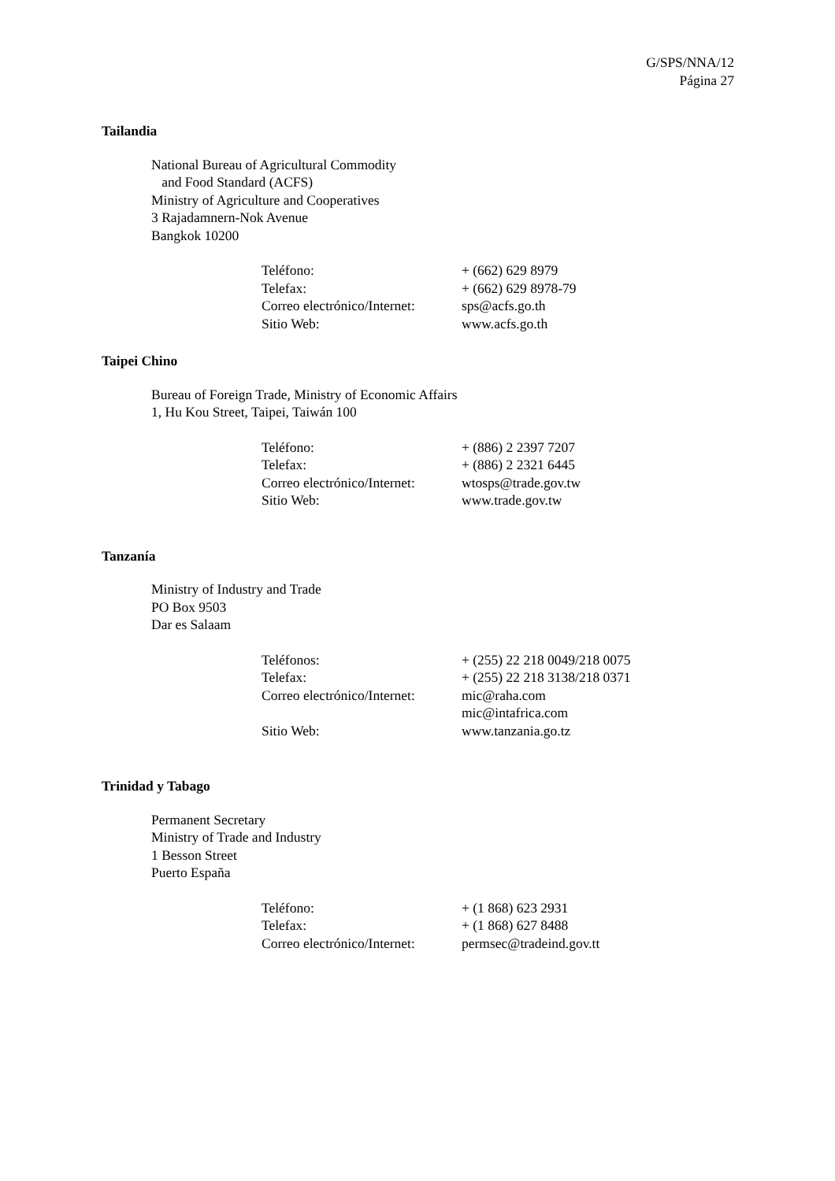G/SPS/NNA/12
Página 27
Tailandia
National Bureau of Agricultural Commodity
and Food Standard (ACFS)
Ministry of Agriculture and Cooperatives
3 Rajadamnern-Nok Avenue
Bangkok 10200
| Teléfono: | + (662) 629 8979 |
| Telefax: | + (662) 629 8978-79 |
| Correo electrónico/Internet: | sps@acfs.go.th |
| Sitio Web: | www.acfs.go.th |
Taipei Chino
Bureau of Foreign Trade, Ministry of Economic Affairs
1, Hu Kou Street, Taipei, Taiwán 100
| Teléfono: | + (886) 2 2397 7207 |
| Telefax: | + (886) 2 2321 6445 |
| Correo electrónico/Internet: | wtosps@trade.gov.tw |
| Sitio Web: | www.trade.gov.tw |
Tanzanía
Ministry of Industry and Trade
PO Box 9503
Dar es Salaam
| Teléfonos: | + (255) 22 218 0049/218 0075 |
| Telefax: | + (255) 22 218 3138/218 0371 |
| Correo electrónico/Internet: | mic@raha.com mic@intafrica.com |
| Sitio Web: | www.tanzania.go.tz |
Trinidad y Tabago
Permanent Secretary
Ministry of Trade and Industry
1 Besson Street
Puerto España
| Teléfono: | + (1 868) 623 2931 |
| Telefax: | + (1 868) 627 8488 |
| Correo electrónico/Internet: | permsec@tradeind.gov.tt |